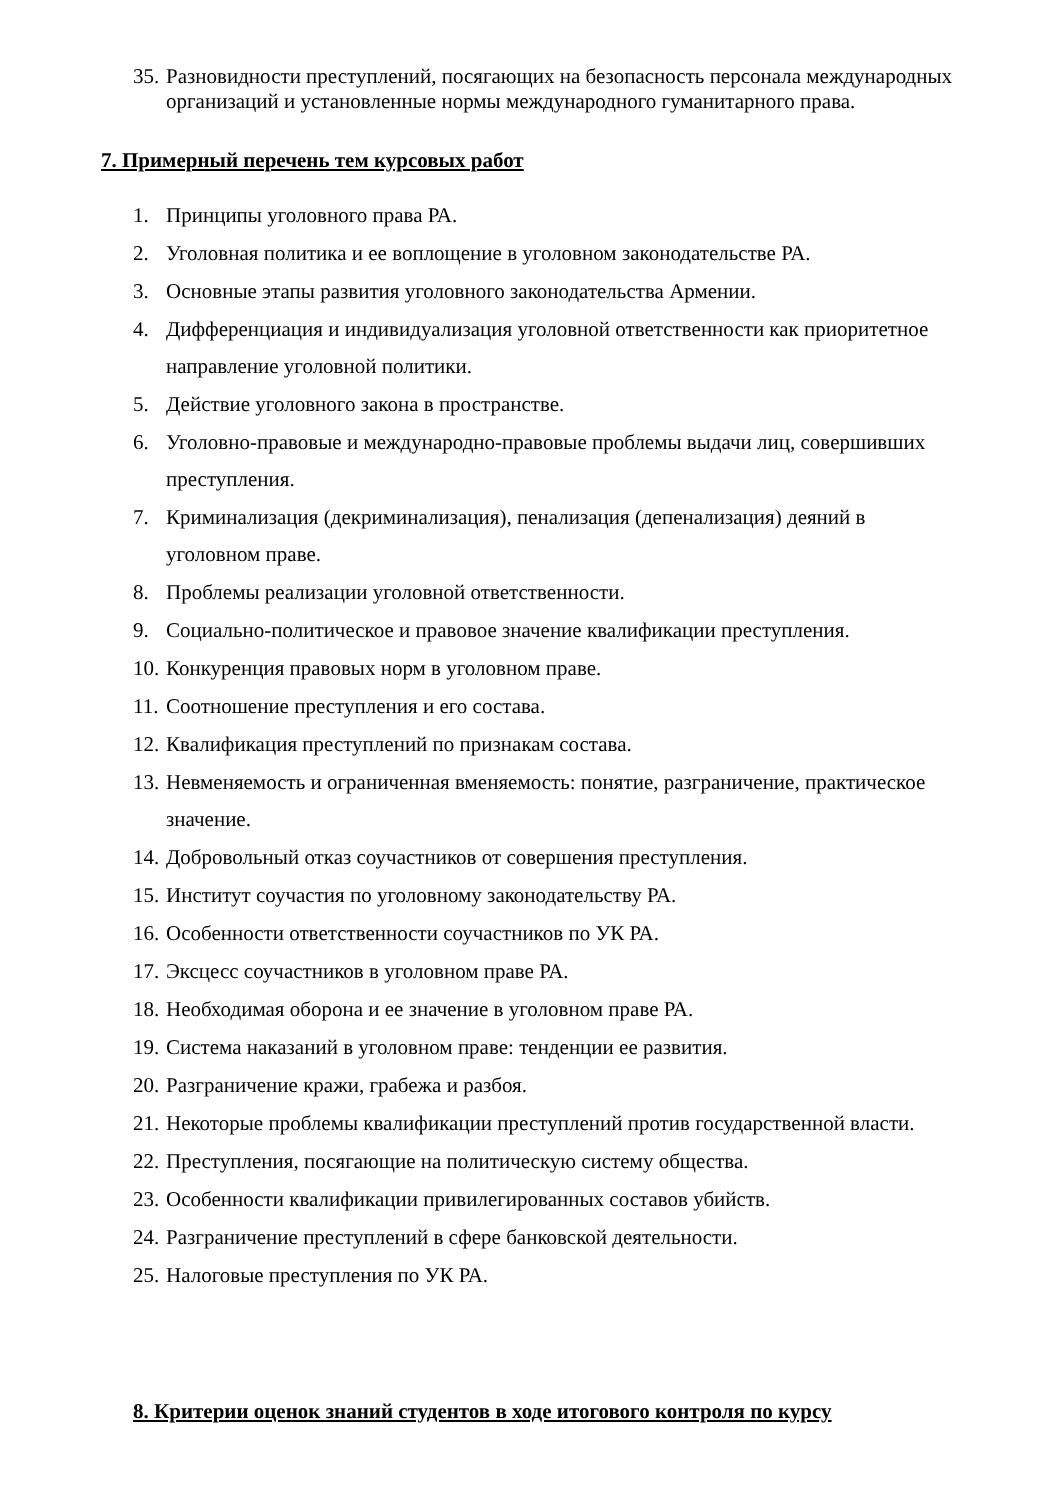35. Разновидности преступлений, посягающих на безопасность персонала международных организаций и установленные нормы международного гуманитарного права.
7. Примерный перечень тем курсовых работ
1. Принципы уголовного права РА.
2. Уголовная политика и ее воплощение в уголовном законодательстве РА.
3. Основные этапы развития уголовного законодательства Армении.
4. Дифференциация и индивидуализация уголовной ответственности как приоритетное направление уголовной политики.
5. Действие уголовного закона в пространстве.
6. Уголовно-правовые и международно-правовые проблемы выдачи лиц, совершивших преступления.
7. Криминализация (декриминализация), пенализация (депенализация) деяний в уголовном праве.
8. Проблемы реализации уголовной ответственности.
9. Социально-политическое и правовое значение квалификации преступления.
10. Конкуренция правовых норм в уголовном праве.
11. Соотношение преступления и его состава.
12. Квалификация преступлений по признакам состава.
13. Невменяемость и ограниченная вменяемость: понятие, разграничение, практическое значение.
14. Добровольный отказ соучастников от совершения преступления.
15. Институт соучастия по уголовному законодательству РА.
16. Особенности ответственности соучастников по УК РА.
17. Эксцесс соучастников в уголовном праве РА.
18. Необходимая оборона и ее значение в уголовном праве РА.
19. Система наказаний в уголовном праве: тенденции ее развития.
20. Разграничение кражи, грабежа и разбоя.
21. Некоторые проблемы квалификации преступлений против государственной власти.
22. Преступления, посягающие на политическую систему общества.
23. Особенности квалификации привилегированных составов убийств.
24. Разграничение преступлений в сфере банковской деятельности.
25. Налоговые преступления по УК РА.
8. Критерии оценок знаний студентов в ходе итогового контроля по курсу